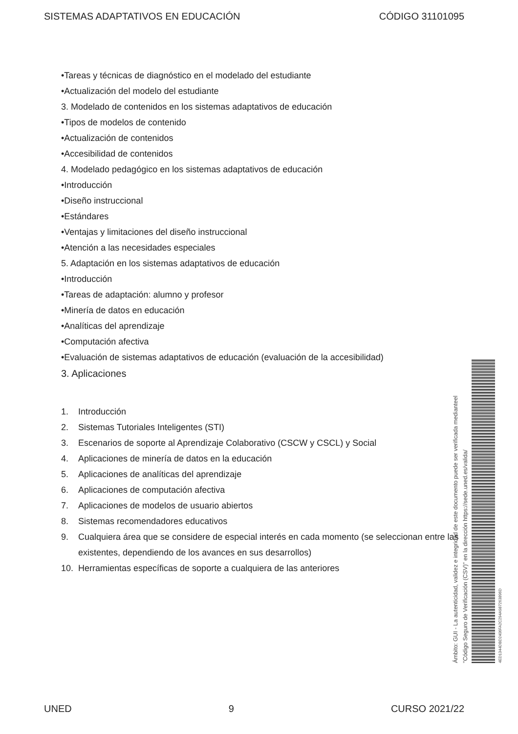SISTEMAS ADAPTATIVOS EN EDUCACIÓN CÓDIGO 31101095
•Tareas y técnicas de diagnóstico en el modelado del estudiante
•Actualización del modelo del estudiante
3. Modelado de contenidos en los sistemas adaptativos de educación
•Tipos de modelos de contenido
•Actualización de contenidos
•Accesibilidad de contenidos
4. Modelado pedagógico en los sistemas adaptativos de educación
•Introducción
•Diseño instruccional
•Estándares
•Ventajas y limitaciones del diseño instruccional
•Atención a las necesidades especiales
5. Adaptación en los sistemas adaptativos de educación
•Introducción
•Tareas de adaptación: alumno y profesor
•Minería de datos en educación
•Analíticas del aprendizaje
•Computación afectiva
•Evaluación de sistemas adaptativos de educación (evaluación de la accesibilidad)
3. Aplicaciones
1. Introducción
2. Sistemas Tutoriales Inteligentes (STI)
3. Escenarios de soporte al Aprendizaje Colaborativo (CSCW y CSCL) y Social
4. Aplicaciones de minería de datos en la educación
5. Aplicaciones de analíticas del aprendizaje
6. Aplicaciones de computación afectiva
7. Aplicaciones de modelos de usuario abiertos
8. Sistemas recomendadores educativos
9. Cualquiera área que se considere de especial interés en cada momento (se seleccionan entre las existentes, dependiendo de los avances en sus desarrollos)
10. Herramientas específicas de soporte a cualquiera de las anteriores
Ámbito: GUI - La autenticidad, validez e integridad de este documento puede ser verificada medianteel
"Código Seguro de Verificación (CSV)" en la dirección https://sede.uned.es/valida/
4ED1344DBD2406FA2C294A987263896D
UNED 9 CURSO 2021/22